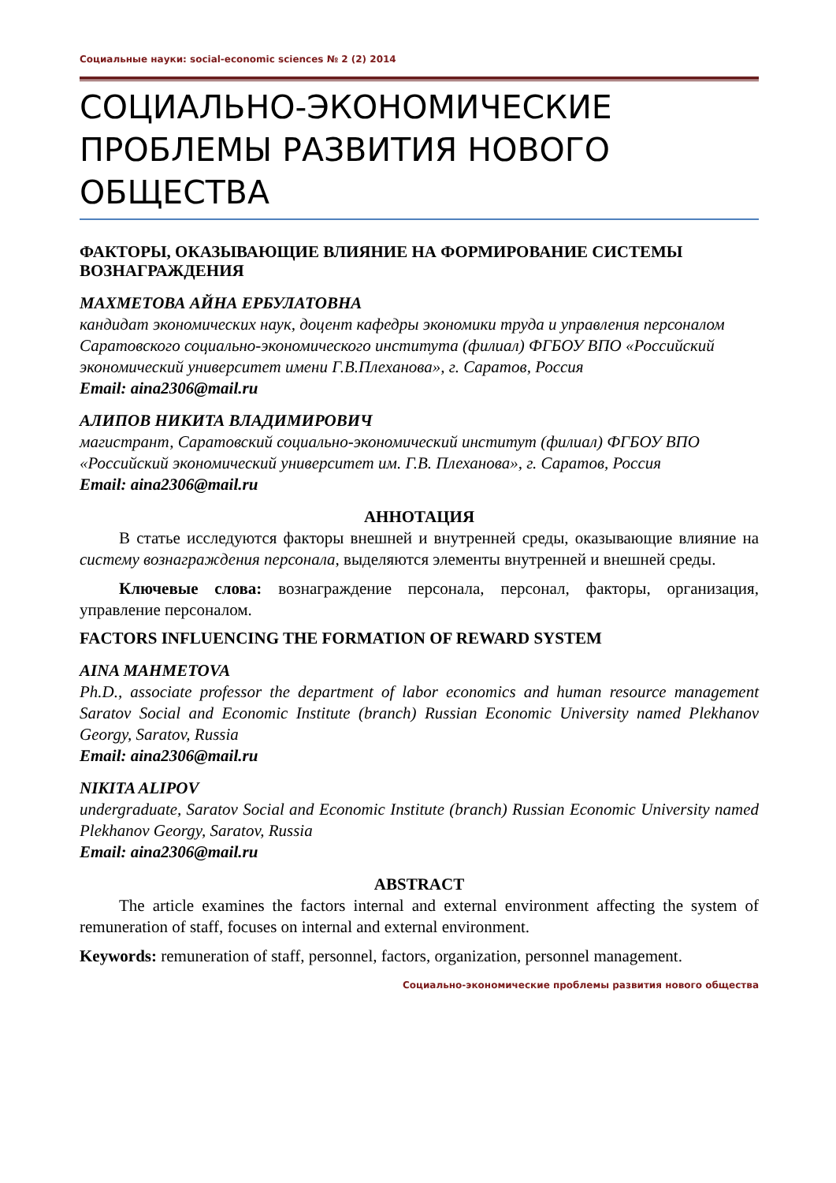Социальные науки: social-economic sciences № 2 (2) 2014
СОЦИАЛЬНО-ЭКОНОМИЧЕСКИЕ ПРОБЛЕМЫ РАЗВИТИЯ НОВОГО ОБЩЕСТВА
ФАКТОРЫ, ОКАЗЫВАЮЩИЕ ВЛИЯНИЕ НА ФОРМИРОВАНИЕ СИСТЕМЫ ВОЗНАГРАЖДЕНИЯ
МАХМЕТОВА АЙНА ЕРБУЛАТОВНА
кандидат экономических наук, доцент кафедры экономики труда и управления персоналом Саратовского социально-экономического института (филиал) ФГБОУ ВПО «Российский экономический университет имени Г.В.Плеханова», г. Саратов, Россия
Email: aina2306@mail.ru
АЛИПОВ НИКИТА ВЛАДИМИРОВИЧ
магистрант, Саратовский социально-экономический институт (филиал) ФГБОУ ВПО «Российский экономический университет им. Г.В. Плеханова», г. Саратов, Россия
Email: aina2306@mail.ru
АННОТАЦИЯ
В статье исследуются факторы внешней и внутренней среды, оказывающие влияние на систему вознаграждения персонала, выделяются элементы внутренней и внешней среды.
Ключевые слова: вознаграждение персонала, персонал, факторы, организация, управление персоналом.
FACTORS INFLUENCING THE FORMATION OF REWARD SYSTEM
AINA MAHMETOVA
Ph.D., associate professor the department of labor economics and human resource management Saratov Social and Economic Institute (branch) Russian Economic University named Plekhanov Georgy, Saratov, Russia
Email: aina2306@mail.ru
NIKITA ALIPOV
undergraduate, Saratov Social and Economic Institute (branch) Russian Economic University named Plekhanov Georgy, Saratov, Russia
Email: aina2306@mail.ru
ABSTRACT
The article examines the factors internal and external environment affecting the system of remuneration of staff, focuses on internal and external environment.
Keywords: remuneration of staff, personnel, factors, organization, personnel management.
Социально-экономические проблемы развития нового общества